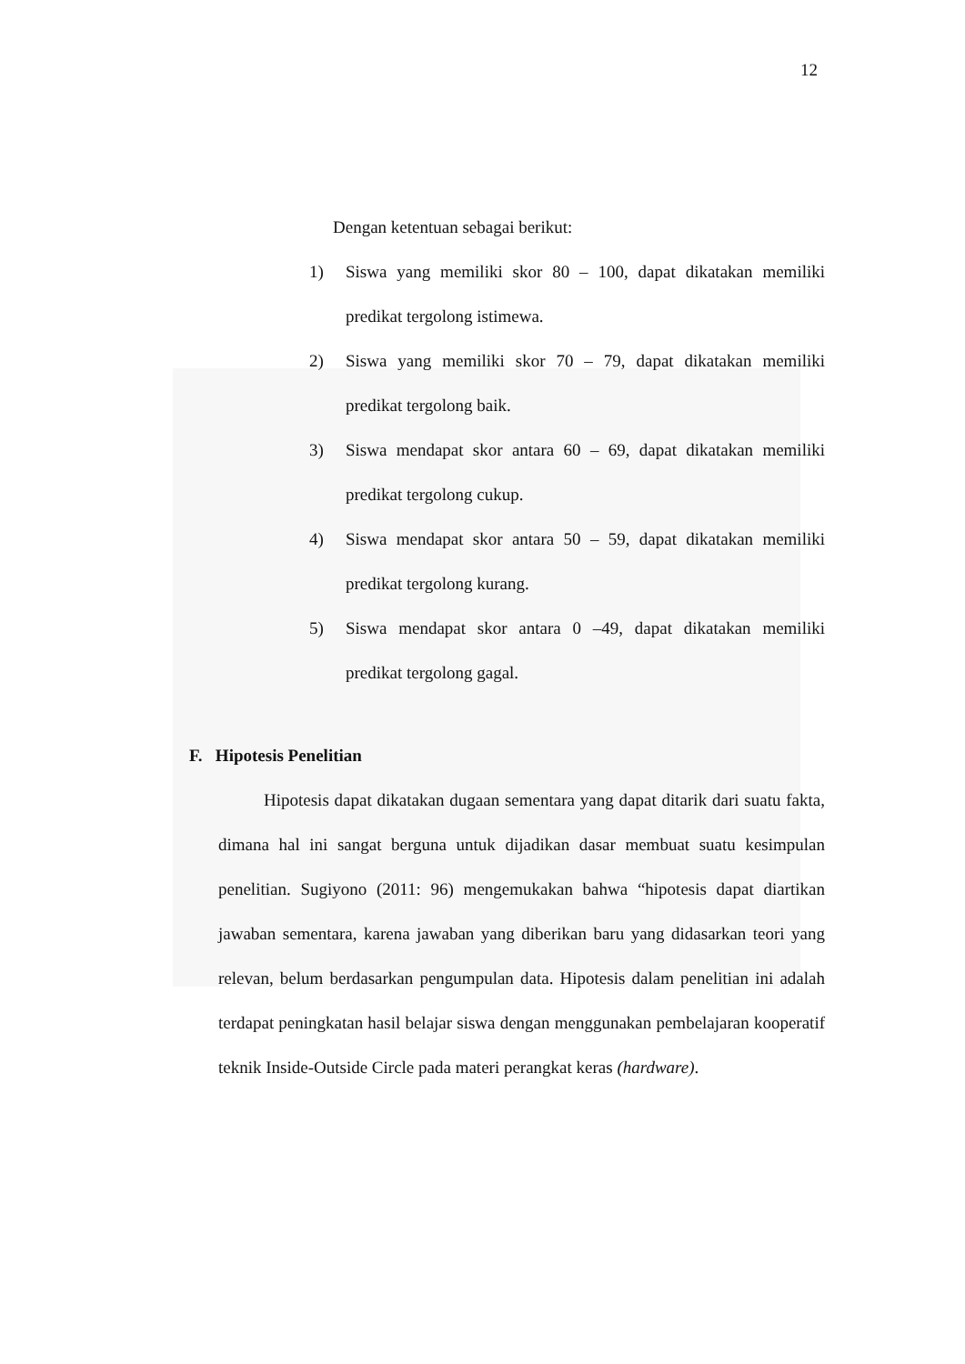12
Dengan ketentuan sebagai berikut:
1) Siswa yang memiliki skor 80 – 100, dapat dikatakan memiliki predikat tergolong istimewa.
2) Siswa yang memiliki skor 70 – 79, dapat dikatakan memiliki predikat tergolong baik.
3) Siswa mendapat skor antara 60 – 69, dapat dikatakan memiliki predikat tergolong cukup.
4) Siswa mendapat skor antara 50 – 59, dapat dikatakan memiliki predikat tergolong kurang.
5) Siswa mendapat skor antara 0 –49, dapat dikatakan memiliki predikat tergolong gagal.
F. Hipotesis Penelitian
Hipotesis dapat dikatakan dugaan sementara yang dapat ditarik dari suatu fakta, dimana hal ini sangat berguna untuk dijadikan dasar membuat suatu kesimpulan penelitian. Sugiyono (2011: 96) mengemukakan bahwa “hipotesis dapat diartikan jawaban sementara, karena jawaban yang diberikan baru yang didasarkan teori yang relevan, belum berdasarkan pengumpulan data. Hipotesis dalam penelitian ini adalah terdapat peningkatan hasil belajar siswa dengan menggunakan pembelajaran kooperatif teknik Inside-Outside Circle pada materi perangkat keras (hardware).